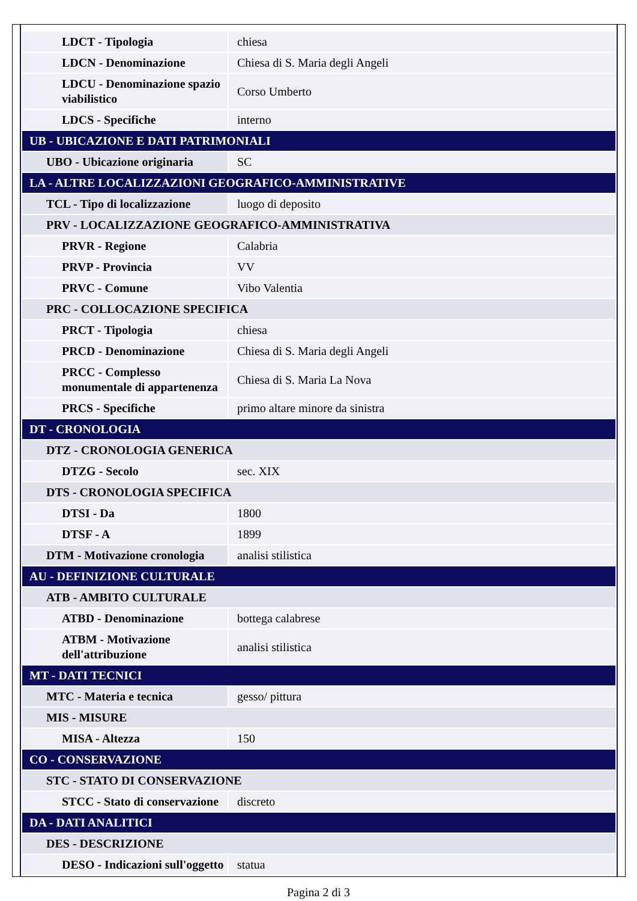| LDCT - Tipologia | chiesa |
| LDCN - Denominazione | Chiesa di S. Maria degli Angeli |
| LDCU - Denominazione spazio viabilistico | Corso Umberto |
| LDCS - Specifiche | interno |
| UB - UBICAZIONE E DATI PATRIMONIALI | |
| UBO - Ubicazione originaria | SC |
| LA - ALTRE LOCALIZZAZIONI GEOGRAFICO-AMMINISTRATIVE | |
| TCL - Tipo di localizzazione | luogo di deposito |
| PRV - LOCALIZZAZIONE GEOGRAFICO-AMMINISTRATIVA | |
| PRVR - Regione | Calabria |
| PRVP - Provincia | VV |
| PRVC - Comune | Vibo Valentia |
| PRC - COLLOCAZIONE SPECIFICA | |
| PRCT - Tipologia | chiesa |
| PRCD - Denominazione | Chiesa di S. Maria degli Angeli |
| PRCC - Complesso monumentale di appartenenza | Chiesa di S. Maria La Nova |
| PRCS - Specifiche | primo altare minore da sinistra |
| DT - CRONOLOGIA | |
| DTZ - CRONOLOGIA GENERICA | |
| DTZG - Secolo | sec. XIX |
| DTS - CRONOLOGIA SPECIFICA | |
| DTSI - Da | 1800 |
| DTSF - A | 1899 |
| DTM - Motivazione cronologia | analisi stilistica |
| AU - DEFINIZIONE CULTURALE | |
| ATB - AMBITO CULTURALE | |
| ATBD - Denominazione | bottega calabrese |
| ATBM - Motivazione dell'attribuzione | analisi stilistica |
| MT - DATI TECNICI | |
| MTC - Materia e tecnica | gesso/ pittura |
| MIS - MISURE | |
| MISA - Altezza | 150 |
| CO - CONSERVAZIONE | |
| STC - STATO DI CONSERVAZIONE | |
| STCC - Stato di conservazione | discreto |
| DA - DATI ANALITICI | |
| DES - DESCRIZIONE | |
| DESO - Indicazioni sull'oggetto | statua |
Pagina 2 di 3